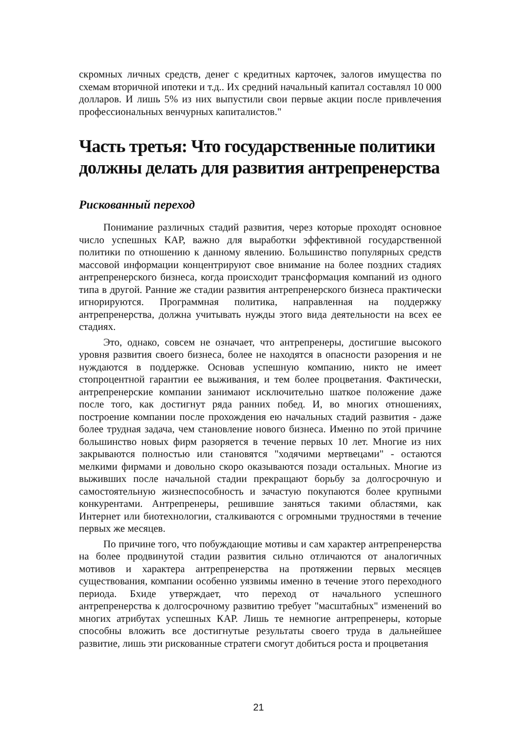скромных личных средств, денег с кредитных карточек, залогов имущества по схемам вторичной ипотеки и т.д.. Их средний начальный капитал составлял 10 000 долларов. И лишь 5% из них выпустили свои первые акции после привлечения профессиональных венчурных капиталистов."
Часть третья: Что государственные политики должны делать для развития антрепренерства
Рискованный переход
Понимание различных стадий развития, через которые проходят основное число успешных КАР, важно для выработки эффективной государственной политики по отношению к данному явлению. Большинство популярных средств массовой информации концентрируют свое внимание на более поздних стадиях антрепренерского бизнеса, когда происходит трансформация компаний из одного типа в другой. Ранние же стадии развития антрепренерского бизнеса практически игнорируются. Программная политика, направленная на поддержку антрепренерства, должна учитывать нужды этого вида деятельности на всех ее стадиях.
Это, однако, совсем не означает, что антрепренеры, достигшие высокого уровня развития своего бизнеса, более не находятся в опасности разорения и не нуждаются в поддержке. Основав успешную компанию, никто не имеет стопроцентной гарантии ее выживания, и тем более процветания. Фактически, антрепренерские компании занимают исключительно шаткое положение даже после того, как достигнут ряда ранних побед. И, во многих отношениях, построение компании после прохождения ею начальных стадий развития - даже более трудная задача, чем становление нового бизнеса. Именно по этой причине большинство новых фирм разоряется в течение первых 10 лет. Многие из них закрываются полностью или становятся "ходячими мертвецами" - остаются мелкими фирмами и довольно скоро оказываются позади остальных. Многие из выживших после начальной стадии прекращают борьбу за долгосрочную и самостоятельную жизнеспособность и зачастую покупаются более крупными конкурентами. Антрепренеры, решившие заняться такими областями, как Интернет или биотехнологии, сталкиваются с огромными трудностями в течение первых же месяцев.
По причине того, что побуждающие мотивы и сам характер антрепренерства на более продвинутой стадии развития сильно отличаются от аналогичных мотивов и характера антрепренерства на протяжении первых месяцев существования, компании особенно уязвимы именно в течение этого переходного периода. Бхиде утверждает, что переход от начального успешного антрепренерства к долгосрочному развитию требует "масштабных" изменений во многих атрибутах успешных КАР. Лишь те немногие антрепренеры, которые способны вложить все достигнутые результаты своего труда в дальнейшее развитие, лишь эти рискованные стратеги смогут добиться роста и процветания
21